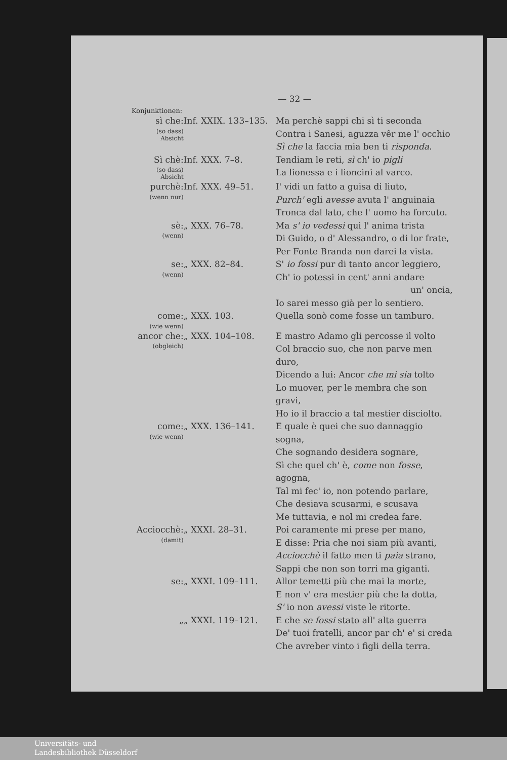— 32 —
Konjunktionen:
| sì che: (so dass) Absicht | Inf. XXIX. 133–135. | Ma perchè sappi chi sì ti seconda Contra i Sanesi, aguzza vêr me l' occhio Sì che la faccia mia ben ti risponda. |
| Sì chè: (so dass) Absicht | Inf. XXX. 7–8. | Tendiam le reti, sì ch' io pigli La lionessa e i lioncini al varco. |
| purchè: (wenn nur) | Inf. XXX. 49–51. | I' vidi un fatto a guisa di liuto, Purch' egli avesse avuta l' anguinaia Tronca dal lato, che l' uomo ha forcuto. |
| sè: (wenn) | „ XXX. 76–78. | Ma s' io vedessi qui l' anima trista Di Guido, o d' Alessandro, o di lor frate, Per Fonte Branda non darei la vista. |
| se: (wenn) | „ XXX. 82–84. | S' io fossi pur di tanto ancor leggiero, Ch' io potessi in cent' anni andare un' oncia, Io sarei messo già per lo sentiero. |
| come: (wie wenn) | „ XXX. 103. | Quella sonò come fosse un tamburo. |
| ancor che: (obgleich) | „ XXX. 104–108. | E mastro Adamo gli percosse il volto Col braccio suo, che non parve men duro, Dicendo a lui: Ancor che mi sia tolto Lo muover, per le membra che son gravi, Ho io il braccio a tal mestier disciolto. |
| come: (wie wenn) | „ XXX. 136–141. | E quale è quei che suo dannaggio sogna, Che sognando desidera sognare, Sì che quel ch' è, come non fosse , agogna, Tal mi fec' io, non potendo parlare, Che desiava scusarmi, e scusava Me tuttavia, e nol mi credea fare. |
| Acciocchè: (damit) | „ XXXI. 28–31. | Poi caramente mi prese per mano, E disse: Pria che noi siam più avanti, Acciocchè il fatto men ti paia strano, Sappi che non son torri ma giganti. |
| se: | „ XXXI. 109–111. | Allor temetti più che mai la morte, E non v' era mestier più che la dotta, S' io non avessi viste le ritorte. |
| „ | „ XXXI. 119–121. | E che se fossi stato all' alta guerra De' tuoi fratelli, ancor par ch' e' si creda Che avreber vinto i figli della terra. |
Universitäts- und
Landesbibliothek Düsseldorf